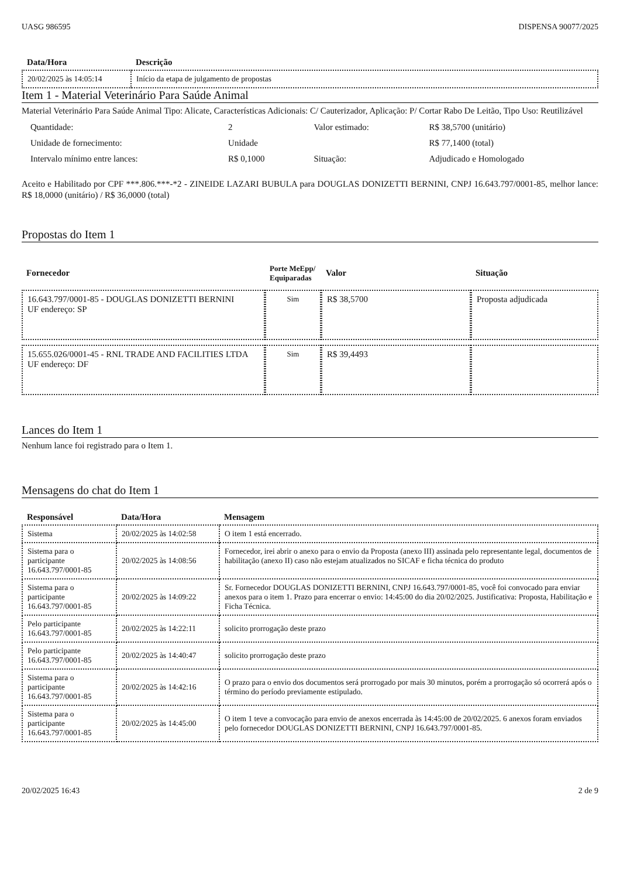UASG 986595 DISPENSA 90077/2025
| Data/Hora | Descrição |
| --- | --- |
| 20/02/2025 às 14:05:14 | Início da etapa de julgamento de propostas |
Item 1 - Material Veterinário Para Saúde Animal
Material Veterinário Para Saúde Animal Tipo: Alicate, Características Adicionais: C/ Cauterizador, Aplicação: P/ Cortar Rabo De Leitão, Tipo Uso: Reutilizável
| Quantidade: | 2 | Valor estimado: | R$ 38,5700 (unitário) |
| Unidade de fornecimento: | Unidade | | R$ 77,1400 (total) |
| Intervalo mínimo entre lances: | R$ 0,1000 | Situação: | Adjudicado e Homologado |
Aceito e Habilitado por CPF ***.806.***-*2 - ZINEIDE LAZARI BUBULA para DOUGLAS DONIZETTI BERNINI, CNPJ 16.643.797/0001-85, melhor lance: R$ 18,0000 (unitário) / R$ 36,0000 (total)
Propostas do Item 1
| Fornecedor | Porte MeEpp/ Equiparadas | Valor | Situação |
| --- | --- | --- | --- |
| 16.643.797/0001-85 - DOUGLAS DONIZETTI BERNINI UF endereço: SP | Sim | R$ 38,5700 | Proposta adjudicada |
| 15.655.026/0001-45 - RNL TRADE AND FACILITIES LTDA UF endereço: DF | Sim | R$ 39,4493 | |
Lances do Item 1
Nenhum lance foi registrado para o Item 1.
Mensagens do chat do Item 1
| Responsável | Data/Hora | Mensagem |
| --- | --- | --- |
| Sistema | 20/02/2025 às 14:02:58 | O item 1 está encerrado. |
| Sistema para o participante 16.643.797/0001-85 | 20/02/2025 às 14:08:56 | Fornecedor, irei abrir o anexo para o envio da Proposta (anexo III) assinada pelo representante legal, documentos de habilitação (anexo II) caso não estejam atualizados no SICAF e ficha técnica do produto |
| Sistema para o participante 16.643.797/0001-85 | 20/02/2025 às 14:09:22 | Sr. Fornecedor DOUGLAS DONIZETTI BERNINI, CNPJ 16.643.797/0001-85, você foi convocado para enviar anexos para o item 1. Prazo para encerrar o envio: 14:45:00 do dia 20/02/2025. Justificativa: Proposta, Habilitação e Ficha Técnica. |
| Pelo participante 16.643.797/0001-85 | 20/02/2025 às 14:22:11 | solicito prorrogação deste prazo |
| Pelo participante 16.643.797/0001-85 | 20/02/2025 às 14:40:47 | solicito prorrogação deste prazo |
| Sistema para o participante 16.643.797/0001-85 | 20/02/2025 às 14:42:16 | O prazo para o envio dos documentos será prorrogado por mais 30 minutos, porém a prorrogação só ocorrerá após o término do período previamente estipulado. |
| Sistema para o participante 16.643.797/0001-85 | 20/02/2025 às 14:45:00 | O item 1 teve a convocação para envio de anexos encerrada às 14:45:00 de 20/02/2025. 6 anexos foram enviados pelo fornecedor DOUGLAS DONIZETTI BERNINI, CNPJ 16.643.797/0001-85. |
20/02/2025 16:43 2 de 9